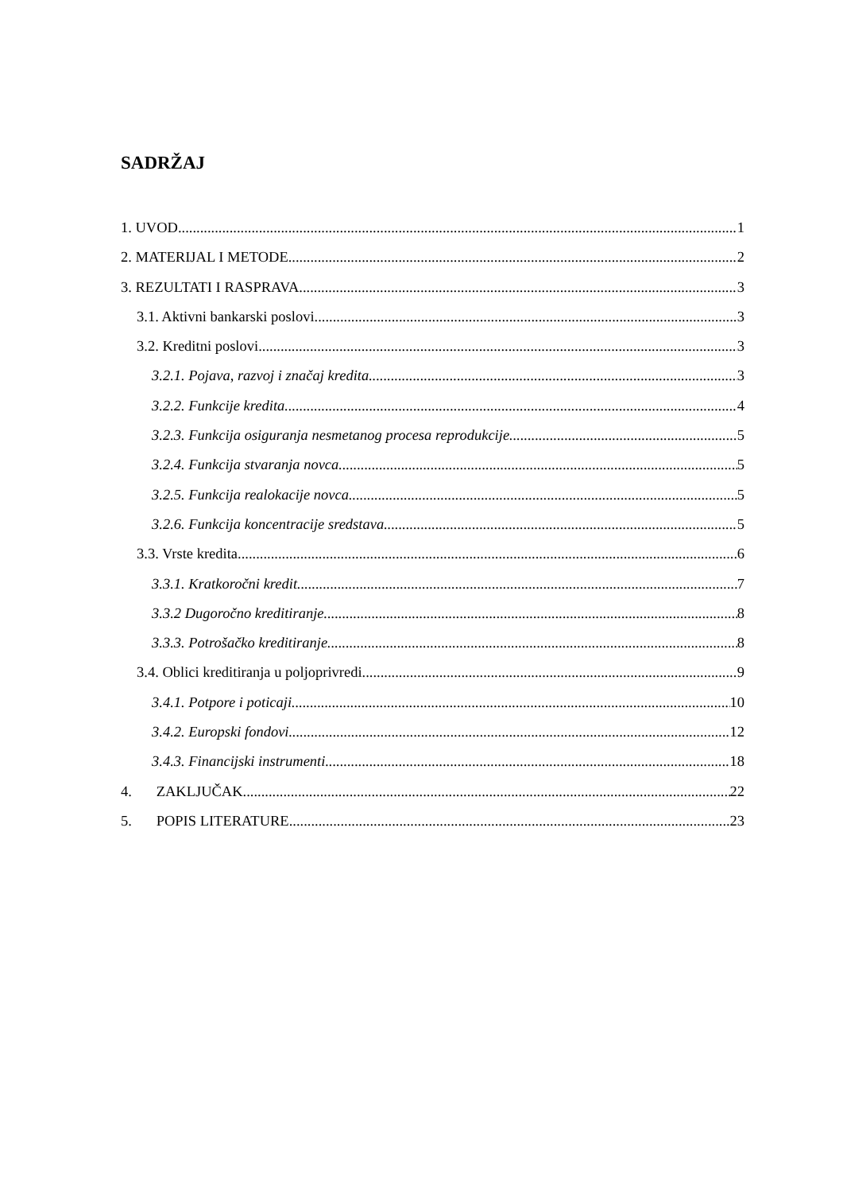SADRŽAJ
1. UVOD 1
2. MATERIJAL I METODE 2
3. REZULTATI I RASPRAVA 3
3.1. Aktivni bankarski poslovi 3
3.2. Kreditni poslovi 3
3.2.1. Pojava, razvoj i značaj kredita 3
3.2.2. Funkcije kredita 4
3.2.3. Funkcija osiguranja nesmetanog procesa reprodukcije 5
3.2.4. Funkcija stvaranja novca 5
3.2.5. Funkcija realokacije novca 5
3.2.6. Funkcija koncentracije sredstava 5
3.3. Vrste kredita 6
3.3.1. Kratkoročni kredit 7
3.3.2 Dugoročno kreditiranje 8
3.3.3. Potrošačko kreditiranje 8
3.4. Oblici kreditiranja u poljoprivredi 9
3.4.1. Potpore i poticaji 10
3.4.2. Europski fondovi 12
3.4.3. Financijski instrumenti 18
4. ZAKLJUČAK 22
5. POPIS LITERATURE 23